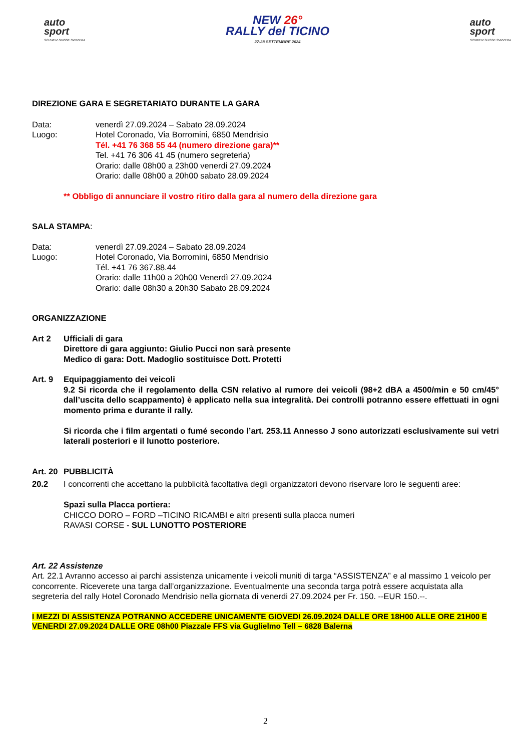auto
sport
SCHWEIZ.SUISSE.SVIZZERA
NEW 26°
RALLY del TICINO
27-28 SETTEMBRE 2024
auto
sport
SCHWEIZ.SUISSE.SVIZZERA
DIREZIONE GARA E SEGRETARIATO DURANTE LA GARA
Data: venerdì 27.09.2024 – Sabato 28.09.2024
Luogo: Hotel Coronado, Via Borromini, 6850 Mendrisio
Tél. +41 76 368 55 44 (numero direzione gara)**
Tel. +41 76 306 41 45 (numero segreteria)
Orario: dalle 08h00 a 23h00 venerdi 27.09.2024
Orario: dalle 08h00 a 20h00 sabato 28.09.2024
** Obbligo di annunciare il vostro ritiro dalla gara al numero della direzione gara
SALA STAMPA:
Data: venerdì 27.09.2024 – Sabato 28.09.2024
Luogo: Hotel Coronado, Via Borromini, 6850 Mendrisio
Tél. +41 76 367.88.44
Orario: dalle 11h00 a 20h00 Venerdì 27.09.2024
Orario: dalle 08h30 a 20h30 Sabato 28.09.2024
ORGANIZZAZIONE
Art 2 Ufficiali di gara
Direttore di gara aggiunto: Giulio Pucci non sarà presente
Medico di gara: Dott. Madoglio sostituisce Dott. Protetti
Art. 9 Equipaggiamento dei veicoli
9.2 Si ricorda che il regolamento della CSN relativo al rumore dei veicoli (98+2 dBA a 4500/min e 50 cm/45° dall’uscita dello scappamento) è applicato nella sua integralità. Dei controlli potranno essere effettuati in ogni momento prima e durante il rally.
Si ricorda che i film argentati o fumé secondo l’art. 253.11 Annesso J sono autorizzati esclusivamente sui vetri laterali posteriori e il lunotto posteriore.
Art. 20
PUBBLICITÀ
20.2 I concorrenti che accettano la pubblicità facoltativa degli organizzatori devono riservare loro le seguenti aree:
Spazi sulla Placca portiera:
CHICCO DORO – FORD –TICINO RICAMBI e altri presenti sulla placca numeri
RAVASI CORSE - SUL LUNOTTO POSTERIORE
Art. 22 Assistenze
Art. 22.1 Avranno accesso ai parchi assistenza unicamente i veicoli muniti di targa “ASSISTENZA” e al massimo 1 veicolo per concorrente. Riceverete una targa dall’organizzazione. Eventualmente una seconda targa potrà essere acquistata alla segreteria del rally Hotel Coronado Mendrisio nella giornata di venerdi 27.09.2024 per Fr. 150. --EUR 150.--.
I MEZZI DI ASSISTENZA POTRANNO ACCEDERE UNICAMENTE GIOVEDI 26.09.2024 DALLE ORE 18H00 ALLE ORE 21H00 E VENERDI 27.09.2024 DALLE ORE 08h00 Piazzale FFS via Guglielmo Tell – 6828 Balerna
2